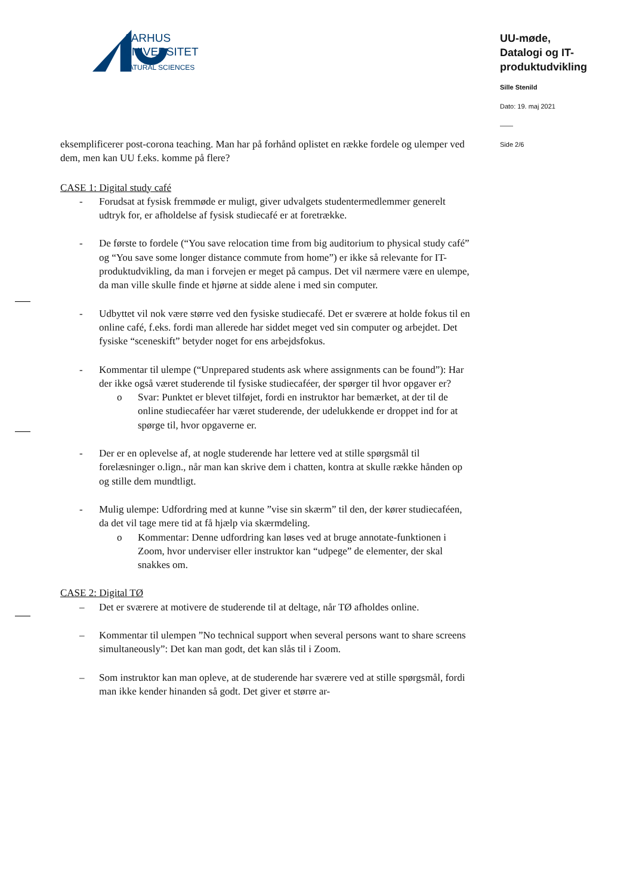AARHUS
UNIVERSITET
NATURAL SCIENCES
UU-møde,
Datalogi og IT-produktudvikling
Sille Stenild
Dato: 19. maj 2021
——
Side 2/6
eksemplificerer post-corona teaching. Man har på forhånd oplistet en række fordele og ulemper ved dem, men kan UU f.eks. komme på flere?
CASE 1: Digital study café
- Forudsat at fysisk fremmøde er muligt, giver udvalgets studentermedlemmer generelt udtryk for, er afholdelse af fysisk studiecafé er at foretrække.
- De første to fordele (“You save relocation time from big auditorium to physical study café” og “You save some longer distance commute from home”) er ikke så relevante for IT-produktudvikling, da man i forvejen er meget på campus. Det vil nærmere være en ulempe, da man ville skulle finde et hjørne at sidde alene i med sin computer.
- Udbyttet vil nok være større ved den fysiske studiecafé. Det er sværere at holde fokus til en online café, f.eks. fordi man allerede har siddet meget ved sin computer og arbejdet. Det fysiske “sceneskift” betyder noget for ens arbejdsfokus.
- Kommentar til ulempe (“Unprepared students ask where assignments can be found”): Har der ikke også været studerende til fysiske studiecaféer, der spørger til hvor opgaver er?
o Svar: Punktet er blevet tilføjet, fordi en instruktor har bemærket, at der til de online studiecaféer har været studerende, der udelukkende er droppet ind for at spørge til, hvor opgaverne er.
- Der er en oplevelse af, at nogle studerende har lettere ved at stille spørgsmål til forelæsninger o.lign., når man kan skrive dem i chatten, kontra at skulle række hånden op og stille dem mundtligt.
- Mulig ulempe: Udfordring med at kunne ”vise sin skærm” til den, der kører studiecaféen, da det vil tage mere tid at få hjælp via skærmdeling.
o Kommentar: Denne udfordring kan løses ved at bruge annotate-funktionen i Zoom, hvor underviser eller instruktor kan “udpege” de elementer, der skal snakkes om.
CASE 2: Digital TØ
– Det er sværere at motivere de studerende til at deltage, når TØ afholdes online.
– Kommentar til ulempen ”No technical support when several persons want to share screens simultaneously”: Det kan man godt, det kan slås til i Zoom.
– Som instruktor kan man opleve, at de studerende har sværere ved at stille spørgsmål, fordi man ikke kender hinanden så godt. Det giver et større ar-